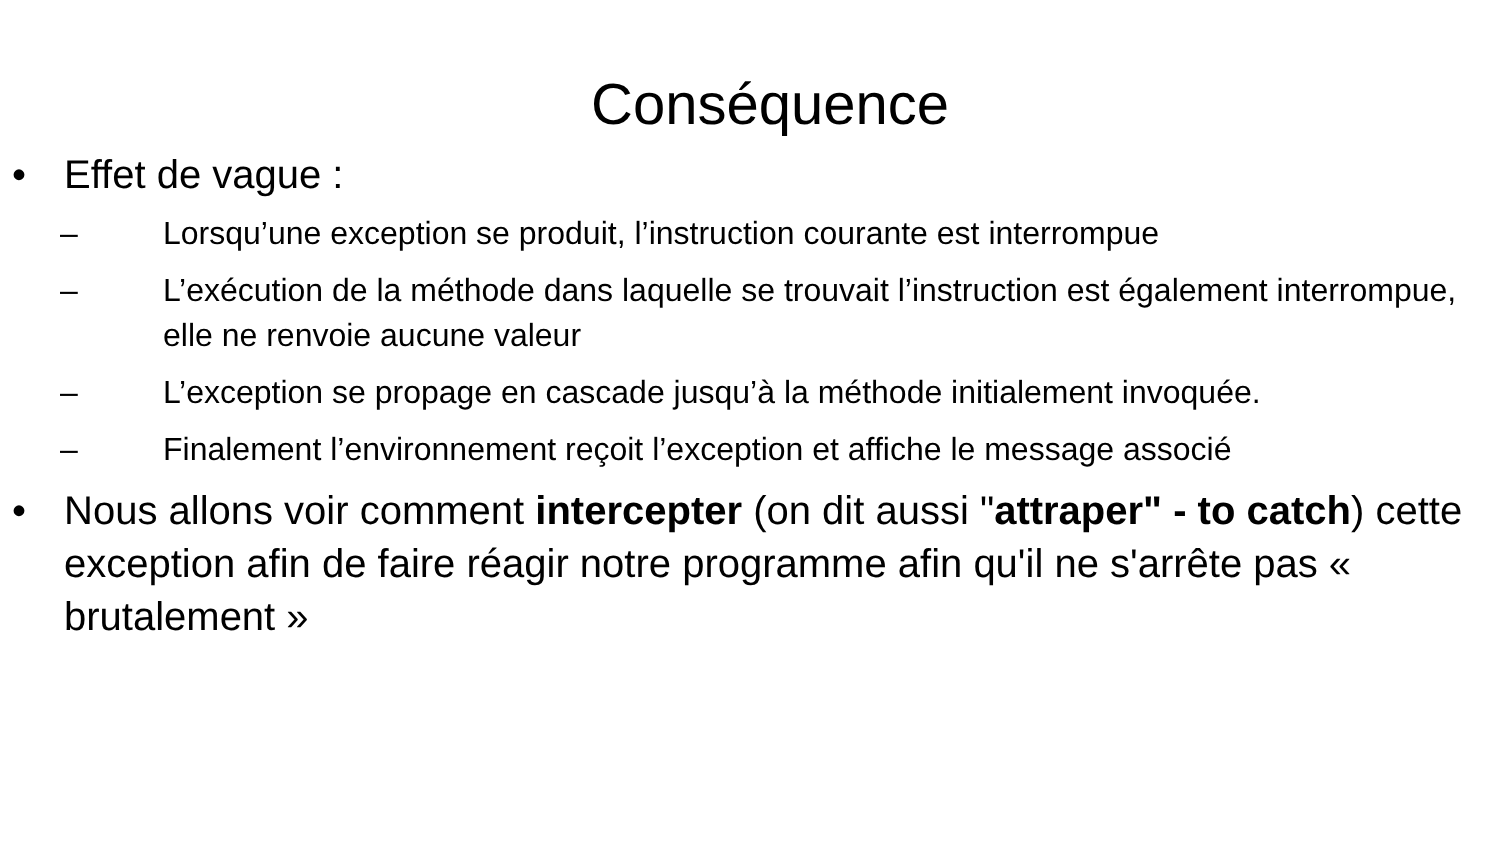Conséquence
• Effet de vague :
– Lorsqu’une exception se produit, l’instruction courante est interrompue
– L’exécution de la méthode dans laquelle se trouvait l’instruction est également interrompue, elle ne renvoie aucune valeur
– L’exception se propage en cascade jusqu’à la méthode initialement invoquée.
– Finalement l’environnement reçoit l’exception et affiche le message associé
• Nous allons voir comment intercepter (on dit aussi "attraper" - to catch) cette exception afin de faire réagir notre programme afin qu'il ne s'arrête pas « brutalement »